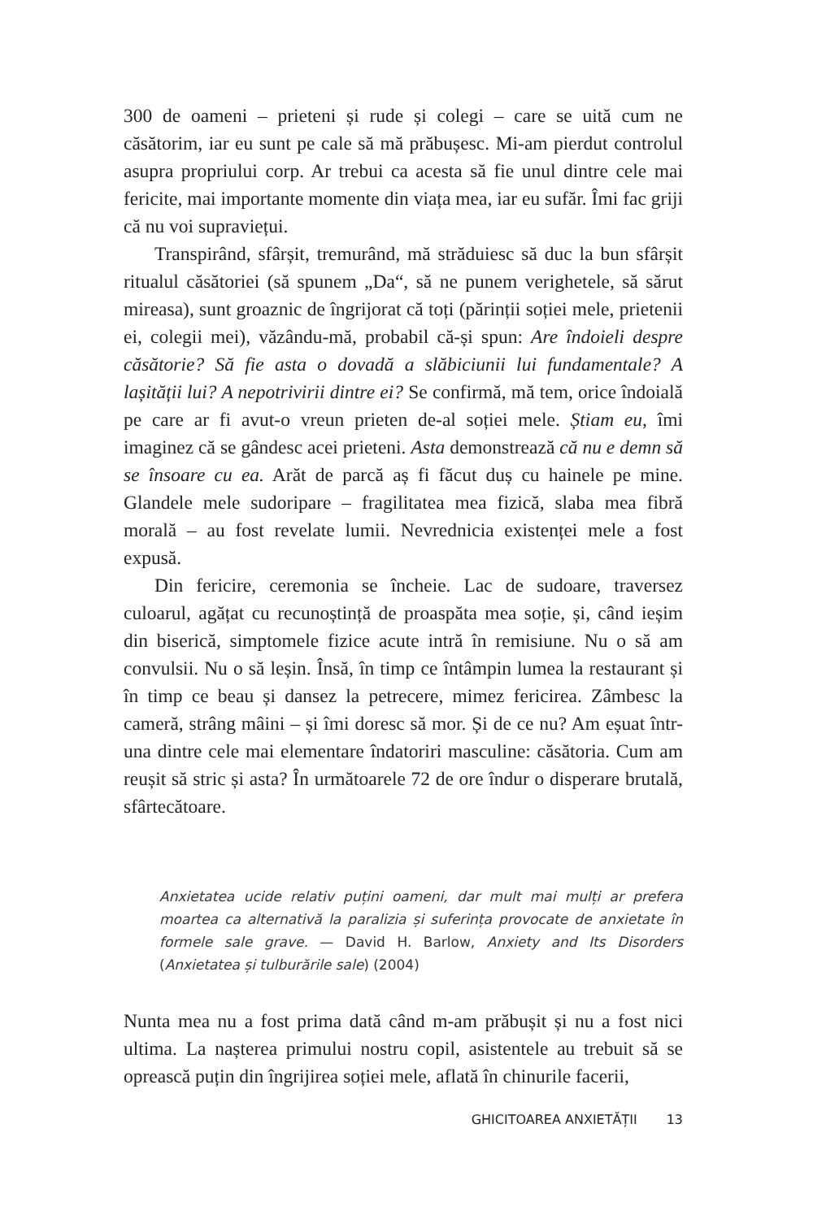300 de oameni – prieteni și rude și colegi – care se uită cum ne căsătorim, iar eu sunt pe cale să mă prăbușesc. Mi-am pierdut controlul asupra propriului corp. Ar trebui ca acesta să fie unul dintre cele mai fericite, mai importante momente din viața mea, iar eu sufăr. Îmi fac griji că nu voi supraviețui.
Transpirând, sfârșit, tremurând, mă străduiesc să duc la bun sfârșit ritualul căsătoriei (să spunem „Da“, să ne punem verighetele, să sărut mireasa), sunt groaznic de îngrijorat că toți (părinții soției mele, prietenii ei, colegii mei), văzându-mă, probabil că-și spun: Are îndoieli despre căsătorie? Să fie asta o dovadă a slăbiciunii lui fundamentale? A lașității lui? A nepotrivirii dintre ei? Se confirmă, mă tem, orice îndoială pe care ar fi avut-o vreun prieten de-al soției mele. Știam eu, îmi imaginez că se gândesc acei prieteni. Asta demonstrează că nu e demn să se însoare cu ea. Arăt de parcă aș fi făcut duș cu hainele pe mine. Glandele mele sudoripare – fragilitatea mea fizică, slaba mea fibră morală – au fost revelate lumii. Nevrednicia existenței mele a fost expusă.
Din fericire, ceremonia se încheie. Lac de sudoare, traversez culoarul, agățat cu recunoștință de proaspăta mea soție, și, când ieșim din biserică, simptomele fizice acute intră în remisiune. Nu o să am convulsii. Nu o să leșin. Însă, în timp ce întâmpin lumea la restaurant și în timp ce beau și dansez la petrecere, mimez fericirea. Zâmbesc la cameră, strâng mâini – și îmi doresc să mor. Și de ce nu? Am eșuat într-una dintre cele mai elementare îndatoriri masculine: căsătoria. Cum am reușit să stric și asta? În următoarele 72 de ore îndur o disperare brutală, sfârtecătoare.
Anxietatea ucide relativ puțini oameni, dar mult mai mulți ar prefera moartea ca alternativă la paralizia și suferința provocate de anxietate în formele sale grave. — David H. Barlow, Anxiety and Its Disorders (Anxietatea și tulburările sale) (2004)
Nunta mea nu a fost prima dată când m-am prăbușit și nu a fost nici ultima. La nașterea primului nostru copil, asistentele au trebuit să se oprească puțin din îngrijirea soției mele, aflată în chinurile facerii,
GHICITOAREA ANXIETĂȚII 13